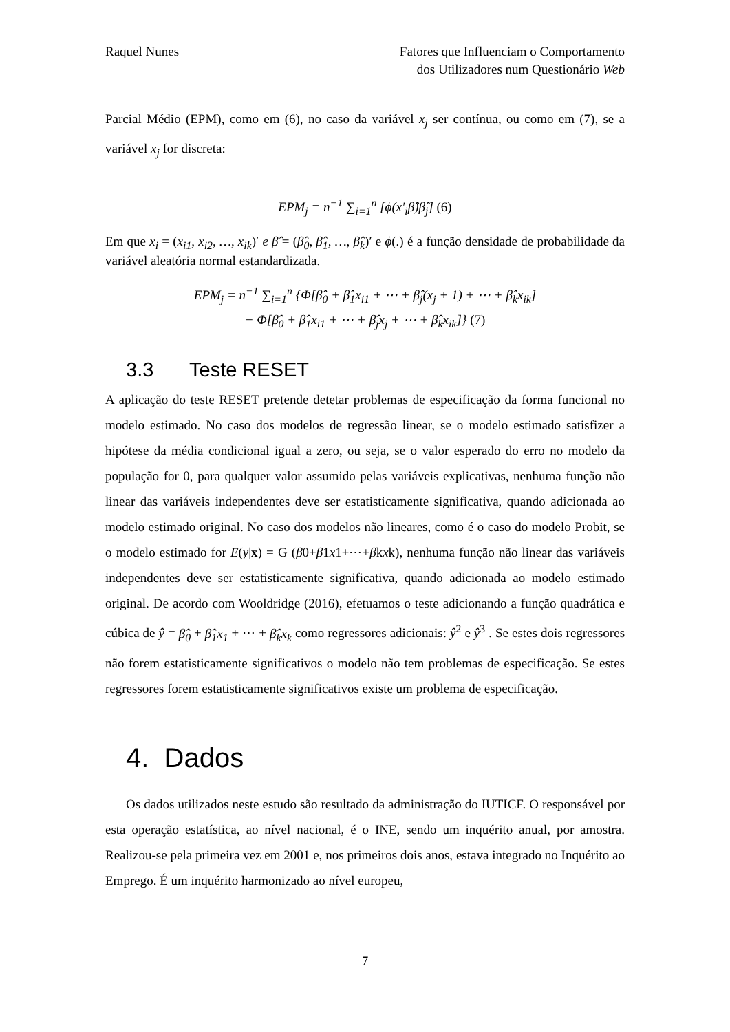Raquel Nunes Fatores que Influenciam o Comportamento
dos Utilizadores num Questionário Web
Parcial Médio (EPM), como em (6), no caso da variável x<sub>j</sub> ser contínua, ou como em (7), se a variável x<sub>j</sub> for discreta:
EPM<sub>j</sub> = n<sup>−1</sup> ∑<sub>i=1</sub><sup>n</sup> [ϕ(x′<sub>i</sub>β̂)β̂<sub>j</sub>] (6)
Em que x<sub>i</sub> = (x<sub>i1</sub>, x<sub>i2</sub>, …, x<sub>ik</sub>)′ e β̂ = (β̂<sub>0</sub>, β̂<sub>1</sub>, …, β̂<sub>k</sub>)′ e ϕ(.) é a função densidade de probabilidade da variável aleatória normal estandardizada.
EPM<sub>j</sub> = n<sup>−1</sup> ∑<sub>i=1</sub><sup>n</sup> {Φ[β̂<sub>0</sub> + β̂<sub>1</sub>x<sub>i1</sub> + ⋯ + β̂<sub>j</sub>(x<sub>j</sub> + 1) + ⋯ + β̂<sub>k</sub>x<sub>ik</sub>]
− Φ[β̂<sub>0</sub> + β̂<sub>1</sub>x<sub>i1</sub> + ⋯ + β̂<sub>j</sub>x<sub>j</sub> + ⋯ + β̂<sub>k</sub>x<sub>ik</sub>]} (7)
3.3 Teste RESET
A aplicação do teste RESET pretende detetar problemas de especificação da forma funcional no modelo estimado. No caso dos modelos de regressão linear, se o modelo estimado satisfizer a hipótese da média condicional igual a zero, ou seja, se o valor esperado do erro no modelo da população for 0, para qualquer valor assumido pelas variáveis explicativas, nenhuma função não linear das variáveis independentes deve ser estatisticamente significativa, quando adicionada ao modelo estimado original. No caso dos modelos não lineares, como é o caso do modelo Probit, se o modelo estimado for E(y|x) = G (β0+β1x1+⋯+βkxk), nenhuma função não linear das variáveis independentes deve ser estatisticamente significativa, quando adicionada ao modelo estimado original. De acordo com Wooldridge (2016), efetuamos o teste adicionando a função quadrática e cúbica de ŷ = β̂<sub>0</sub> + β̂<sub>1</sub>x<sub>1</sub> + ⋯ + β̂<sub>k</sub>x<sub>k</sub> como regressores adicionais: ŷ<sup>2</sup> e ŷ<sup>3</sup> . Se estes dois regressores não forem estatisticamente significativos o modelo não tem problemas de especificação. Se estes regressores forem estatisticamente significativos existe um problema de especificação.
4. Dados
Os dados utilizados neste estudo são resultado da administração do IUTICF. O responsável por esta operação estatística, ao nível nacional, é o INE, sendo um inquérito anual, por amostra. Realizou-se pela primeira vez em 2001 e, nos primeiros dois anos, estava integrado no Inquérito ao Emprego. É um inquérito harmonizado ao nível europeu,
7